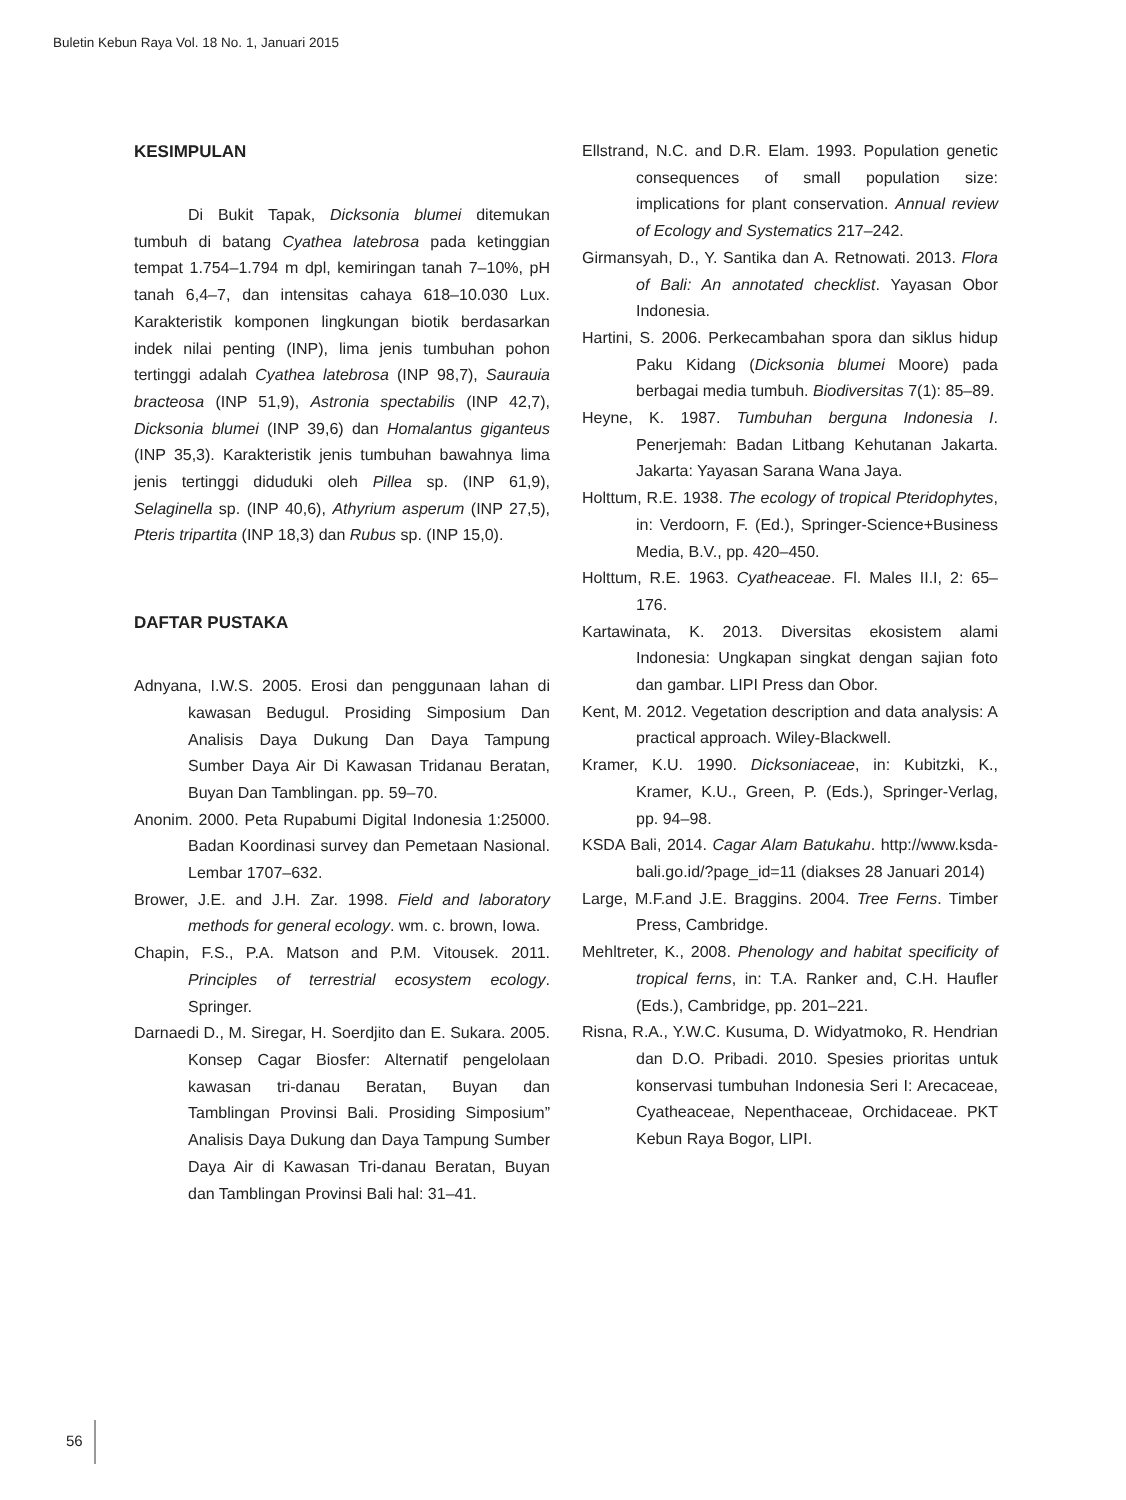Buletin Kebun Raya Vol. 18 No. 1, Januari 2015
KESIMPULAN
Di Bukit Tapak, Dicksonia blumei ditemukan tumbuh di batang Cyathea latebrosa pada ketinggian tempat 1.754–1.794 m dpl, kemiringan tanah 7–10%, pH tanah 6,4–7, dan intensitas cahaya 618–10.030 Lux. Karakteristik komponen lingkungan biotik berdasarkan indek nilai penting (INP), lima jenis tumbuhan pohon tertinggi adalah Cyathea latebrosa (INP 98,7), Saurauia bracteosa (INP 51,9), Astronia spectabilis (INP 42,7), Dicksonia blumei (INP 39,6) dan Homalantus giganteus (INP 35,3). Karakteristik jenis tumbuhan bawahnya lima jenis tertinggi diduduki oleh Pillea sp. (INP 61,9), Selaginella sp. (INP 40,6), Athyrium asperum (INP 27,5), Pteris tripartita (INP 18,3) dan Rubus sp. (INP 15,0).
DAFTAR PUSTAKA
Adnyana, I.W.S. 2005. Erosi dan penggunaan lahan di kawasan Bedugul. Prosiding Simposium Dan Analisis Daya Dukung Dan Daya Tampung Sumber Daya Air Di Kawasan Tridanau Beratan, Buyan Dan Tamblingan. pp. 59–70.
Anonim. 2000. Peta Rupabumi Digital Indonesia 1:25000. Badan Koordinasi survey dan Pemetaan Nasional. Lembar 1707–632.
Brower, J.E. and J.H. Zar. 1998. Field and laboratory methods for general ecology. wm. c. brown, Iowa.
Chapin, F.S., P.A. Matson and P.M. Vitousek. 2011. Principles of terrestrial ecosystem ecology. Springer.
Darnaedi D., M. Siregar, H. Soerdjito dan E. Sukara. 2005. Konsep Cagar Biosfer: Alternatif pengelolaan kawasan tri-danau Beratan, Buyan dan Tamblingan Provinsi Bali. Prosiding Simposium” Analisis Daya Dukung dan Daya Tampung Sumber Daya Air di Kawasan Tri-danau Beratan, Buyan dan Tamblingan Provinsi Bali hal: 31–41.
Ellstrand, N.C. and D.R. Elam. 1993. Population genetic consequences of small population size: implications for plant conservation. Annual review of Ecology and Systematics 217–242.
Girmansyah, D., Y. Santika dan A. Retnowati. 2013. Flora of Bali: An annotated checklist. Yayasan Obor Indonesia.
Hartini, S. 2006. Perkecambahan spora dan siklus hidup Paku Kidang (Dicksonia blumei Moore) pada berbagai media tumbuh. Biodiversitas 7(1): 85–89.
Heyne, K. 1987. Tumbuhan berguna Indonesia I. Penerjemah: Badan Litbang Kehutanan Jakarta. Jakarta: Yayasan Sarana Wana Jaya.
Holttum, R.E. 1938. The ecology of tropical Pteridophytes, in: Verdoorn, F. (Ed.), Springer-Science+Business Media, B.V., pp. 420–450.
Holttum, R.E. 1963. Cyatheaceae. Fl. Males II.I, 2: 65–176.
Kartawinata, K. 2013. Diversitas ekosistem alami Indonesia: Ungkapan singkat dengan sajian foto dan gambar. LIPI Press dan Obor.
Kent, M. 2012. Vegetation description and data analysis: A practical approach. Wiley-Blackwell.
Kramer, K.U. 1990. Dicksoniaceae, in: Kubitzki, K., Kramer, K.U., Green, P. (Eds.), Springer-Verlag, pp. 94–98.
KSDA Bali, 2014. Cagar Alam Batukahu. http://www.ksda-bali.go.id/?page_id=11 (diakses 28 Januari 2014)
Large, M.F.and J.E. Braggins. 2004. Tree Ferns. Timber Press, Cambridge.
Mehltreter, K., 2008. Phenology and habitat specificity of tropical ferns, in: T.A. Ranker and, C.H. Haufler (Eds.), Cambridge, pp. 201–221.
Risna, R.A., Y.W.C. Kusuma, D. Widyatmoko, R. Hendrian dan D.O. Pribadi. 2010. Spesies prioritas untuk konservasi tumbuhan Indonesia Seri I: Arecaceae, Cyatheaceae, Nepenthaceae, Orchidaceae. PKT Kebun Raya Bogor, LIPI.
56